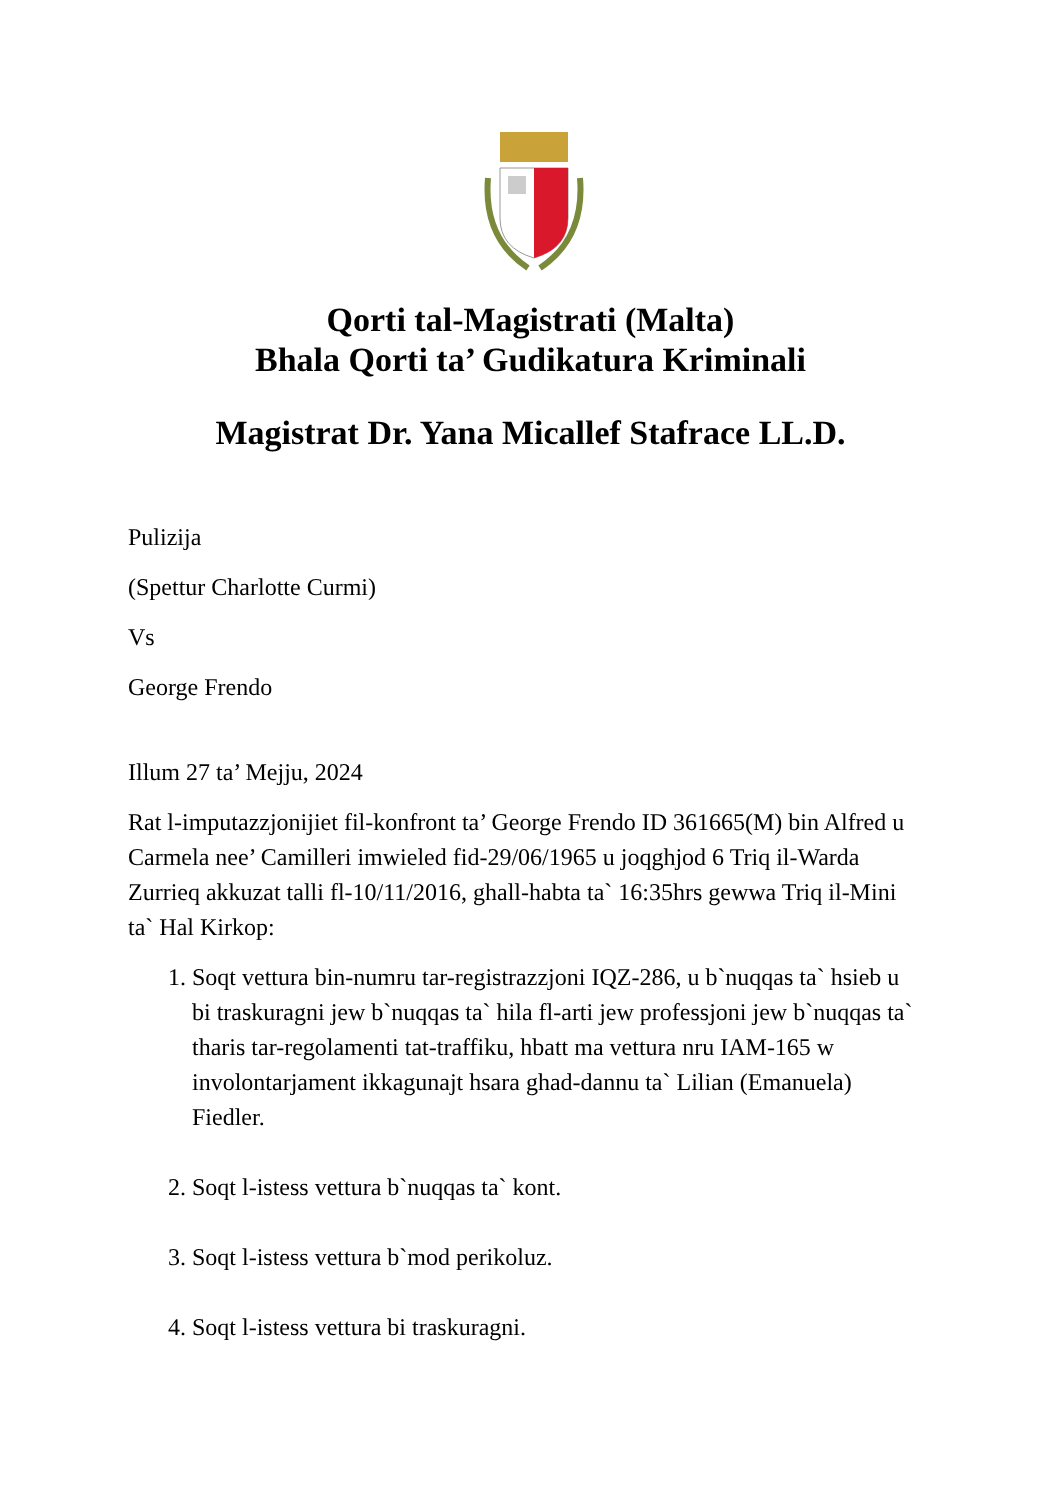Qorti tal-Magistrati (Malta)
Bhala Qorti ta’ Gudikatura Kriminali
Magistrat Dr. Yana Micallef Stafrace LL.D.
Pulizija
(Spettur Charlotte Curmi)
Vs
George Frendo
Illum 27 ta’ Mejju, 2024
Rat l-imputazzjonijiet fil-konfront ta’ George Frendo ID 361665(M) bin Alfred u Carmela nee’ Camilleri imwieled fid-29/06/1965 u joqghjod 6 Triq il-Warda Zurrieq akkuzat talli fl-10/11/2016, ghall-habta ta` 16:35hrs gewwa Triq il-Mini ta` Hal Kirkop:
1. Soqt vettura bin-numru tar-registrazzjoni IQZ-286, u b`nuqqas ta` hsieb u bi traskuragni jew b`nuqqas ta` hila fl-arti jew professjoni jew b`nuqqas ta` tharis tar-regolamenti tat-traffiku, hbatt ma vettura nru IAM-165 w involontarjament ikkagunajt hsara ghad-dannu ta` Lilian (Emanuela) Fiedler.
2. Soqt l-istess vettura b`nuqqas ta` kont.
3. Soqt l-istess vettura b`mod perikoluz.
4. Soqt l-istess vettura bi traskuragni.